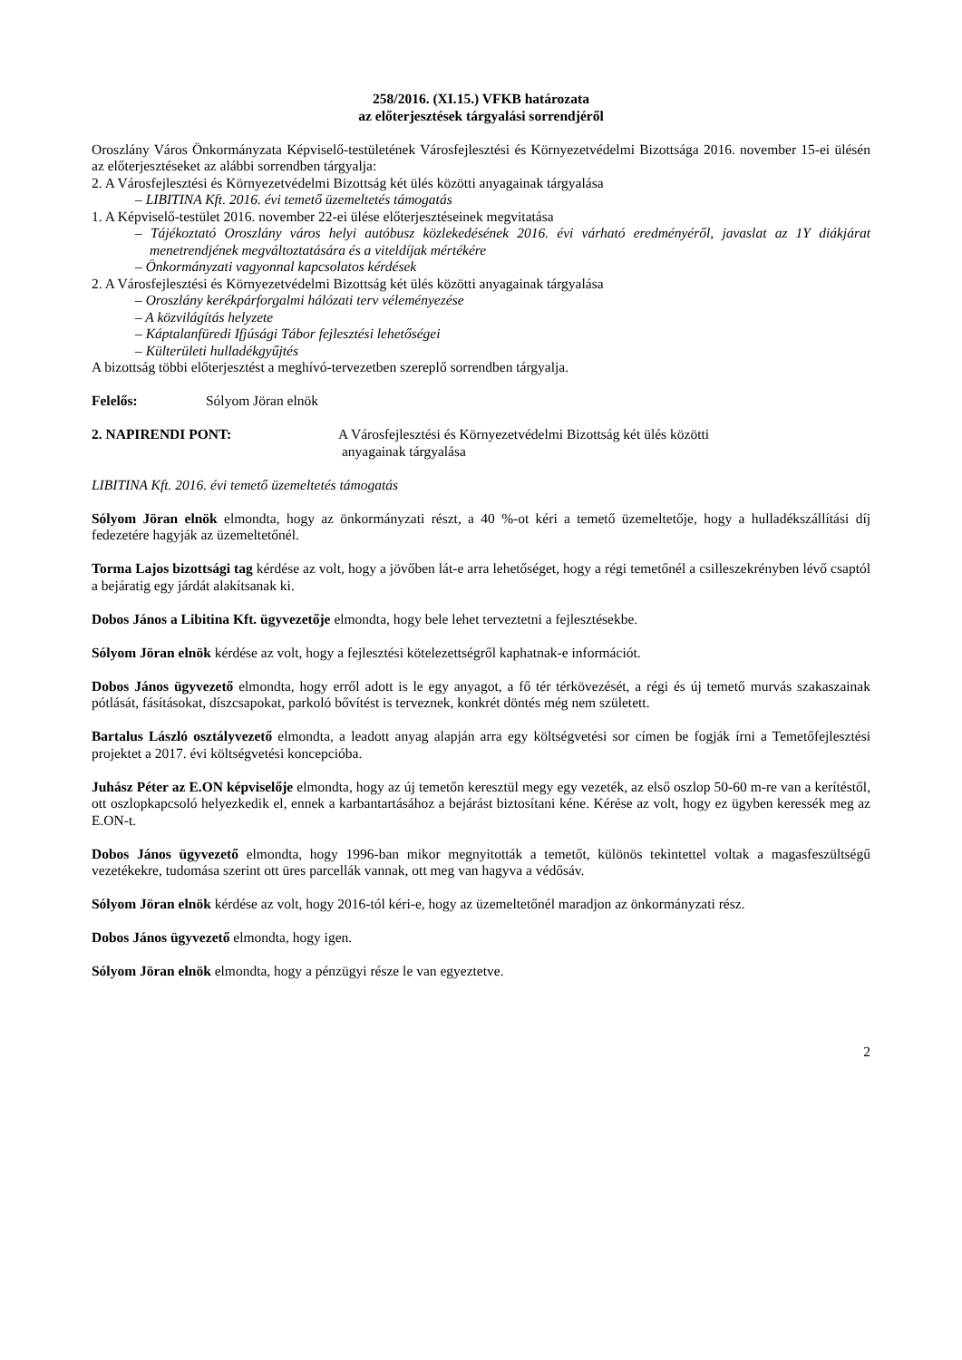258/2016. (XI.15.) VFKB határozata
az előterjesztések tárgyalási sorrendjéről
Oroszlány Város Önkormányzata Képviselő-testületének Városfejlesztési és Környezetvédelmi Bizottsága 2016. november 15-ei ülésén az előterjesztéseket az alábbi sorrendben tárgyalja:
2. A Városfejlesztési és Környezetvédelmi Bizottság két ülés közötti anyagainak tárgyalása
– LIBITINA Kft. 2016. évi temető üzemeltetés támogatás
1. A Képviselő-testület 2016. november 22-ei ülése előterjesztéseinek megvitatása
– Tájékoztató Oroszlány város helyi autóbusz közlekedésének 2016. évi várható eredményéről, javaslat az 1Y diákjárat menetrendjének megváltoztatására és a viteldíjak mértékére
– Önkormányzati vagyonnal kapcsolatos kérdések
2. A Városfejlesztési és Környezetvédelmi Bizottság két ülés közötti anyagainak tárgyalása
– Oroszlány kerékpárforgalmi hálózati terv véleményezése
– A közvilágítás helyzete
– Káptalanfüredi Ifjúsági Tábor fejlesztési lehetőségei
– Külterületi hulladékgyűjtés
A bizottság többi előterjesztést a meghívó-tervezetben szereplő sorrendben tárgyalja.
Felelős: Sólyom Jöran elnök
2. NAPIRENDI PONT: A Városfejlesztési és Környezetvédelmi Bizottság két ülés közötti
anyagainak tárgyalása
LIBITINA Kft. 2016. évi temető üzemeltetés támogatás
Sólyom Jöran elnök elmondta, hogy az önkormányzati részt, a 40 %-ot kéri a temető üzemeltetője, hogy a hulladékszállítási díj fedezetére hagyják az üzemeltetőnél.
Torma Lajos bizottsági tag kérdése az volt, hogy a jövőben lát-e arra lehetőséget, hogy a régi temetőnél a csilleszekrényben lévő csaptól a bejáratig egy járdát alakítsanak ki.
Dobos János a Libitina Kft. ügyvezetője elmondta, hogy bele lehet terveztetni a fejlesztésekbe.
Sólyom Jöran elnök kérdése az volt, hogy a fejlesztési kötelezettségről kaphatnak-e információt.
Dobos János ügyvezető elmondta, hogy erről adott is le egy anyagot, a fő tér térkövezését, a régi és új temető murvás szakaszainak pótlását, fásításokat, díszcsapokat, parkoló bővítést is terveznek, konkrét döntés még nem született.
Bartalus László osztályvezető elmondta, a leadott anyag alapján arra egy költségvetési sor címen be fogják írni a Temetőfejlesztési projektet a 2017. évi költségvetési koncepcióba.
Juhász Péter az E.ON képviselője elmondta, hogy az új temetőn keresztül megy egy vezeték, az első oszlop 50-60 m-re van a kerítéstől, ott oszlopkapcsoló helyezkedik el, ennek a karbantartásához a bejárást biztosítani kéne. Kérése az volt, hogy ez ügyben keressék meg az E.ON-t.
Dobos János ügyvezető elmondta, hogy 1996-ban mikor megnyitották a temetőt, különös tekintettel voltak a magasfeszültségű vezetékekre, tudomása szerint ott üres parcellák vannak, ott meg van hagyva a védősáv.
Sólyom Jöran elnök kérdése az volt, hogy 2016-tól kéri-e, hogy az üzemeltetőnél maradjon az önkormányzati rész.
Dobos János ügyvezető elmondta, hogy igen.
Sólyom Jöran elnök elmondta, hogy a pénzügyi része le van egyeztetve.
2